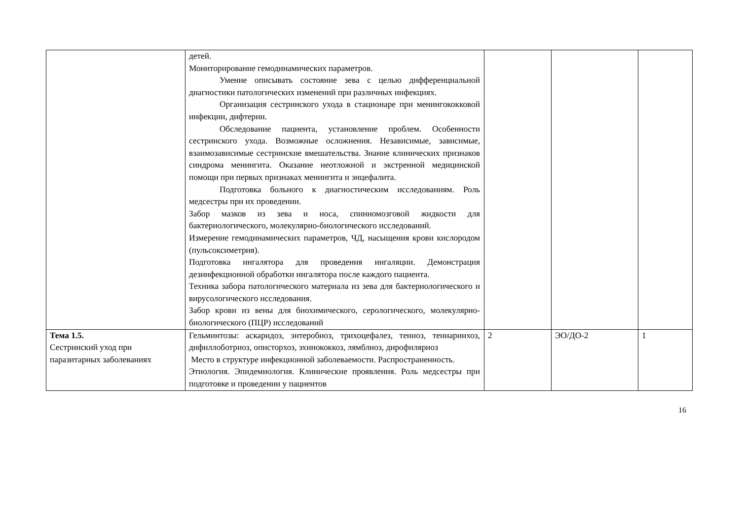| | детей. Мониторирование гемодинамических параметров. Умение описывать состояние зева с целью дифференциальной диагностики патологических изменений при различных инфекциях. Организация сестринского ухода в стационаре при менингококковой инфекции, дифтерии. Обследование пациента, установление проблем. Особенности сестринского ухода. Возможные осложнения. Независимые, зависимые, взаимозависимые сестринские вмешательства. Знание клинических признаков синдрома менингита. Оказание неотложной и экстренной медицинской помощи при первых признаках менингита и энцефалита. Подготовка больного к диагностическим исследованиям. Роль медсестры при их проведении. Забор мазков из зева и носа, спинномозговой жидкости для бактериологического, молекулярно-биологического исследований. Измерение гемодинамических параметров, ЧД, насыщения крови кислородом (пульсоксиметрия). Подготовка ингалятора для проведения ингаляции. Демонстрация дезинфекционной обработки ингалятора после каждого пациента. Техника забора патологического материала из зева для бактериологического и вирусологического исследования. Забор крови из вены для биохимического, серологического, молекулярно-биологического (ПЦР) исследований | | | |
| Тема 1.5. Сестринский уход при паразитарных заболеваниях | Гельминтозы: аскаридоз, энтеробиоз, трихоцефалез, тениоз, тениаринхоз, дифиллоботриоз, описторхоз, эхинококкоз, лямблиоз, дирофиляриоз Место в структуре инфекционной заболеваемости. Распространенность. Этиология. Эпидемиология. Клинические проявления. Роль медсестры при подготовке и проведении у пациентов | 2 | ЭО/ДО-2 | 1 |
16